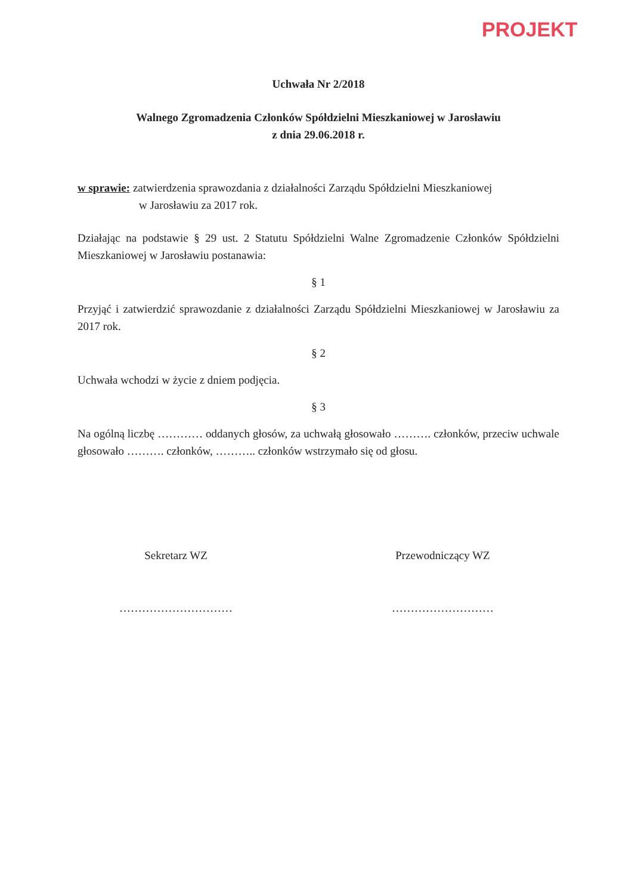PROJEKT
Uchwała Nr 2/2018
Walnego Zgromadzenia Członków Spółdzielni Mieszkaniowej w Jarosławiu
z dnia 29.06.2018 r.
w sprawie: zatwierdzenia sprawozdania z działalności Zarządu Spółdzielni Mieszkaniowej
w Jarosławiu za 2017 rok.
Działając na podstawie § 29 ust. 2 Statutu Spółdzielni Walne Zgromadzenie Członków Spółdzielni Mieszkaniowej w Jarosławiu postanawia:
§ 1
Przyjąć i zatwierdzić sprawozdanie z działalności Zarządu Spółdzielni Mieszkaniowej w Jarosławiu za 2017 rok.
§ 2
Uchwała wchodzi w życie z dniem podjęcia.
§ 3
Na ogólną liczbę ………… oddanych głosów, za uchwałą głosowało ………. członków, przeciw uchwale głosowało ………. członków, ……….. członków wstrzymało się od głosu.
Sekretarz WZ
…………………………
Przewodniczący WZ
………………………